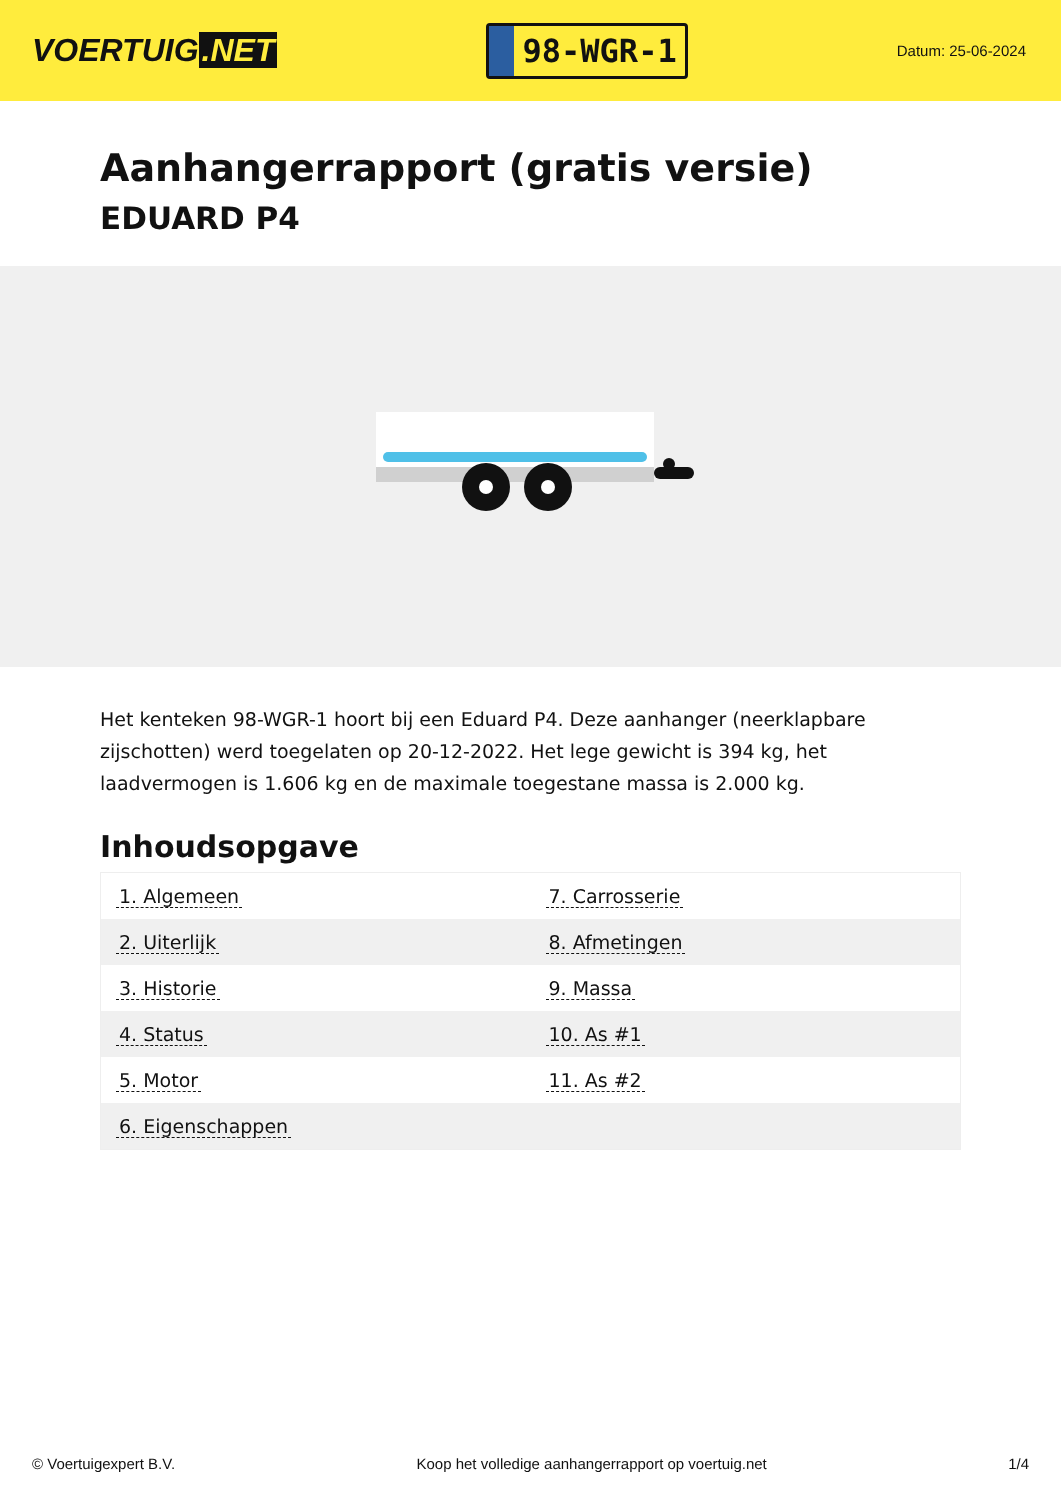VOERTUIG.NET
98-WGR-1
Datum: 25-06-2024
Aanhangerrapport (gratis versie)
EDUARD P4
Het kenteken 98-WGR-1 hoort bij een Eduard P4. Deze aanhanger (neerklapbare zijschotten) werd toegelaten op 20-12-2022. Het lege gewicht is 394 kg, het laadvermogen is 1.606 kg en de maximale toegestane massa is 2.000 kg.
Inhoudsopgave
| 1. Algemeen | 7. Carrosserie |
| 2. Uiterlijk | 8. Afmetingen |
| 3. Historie | 9. Massa |
| 4. Status | 10. As #1 |
| 5. Motor | 11. As #2 |
| 6. Eigenschappen | |
© Voertuigexpert B.V. Koop het volledige aanhangerrapport op voertuig.net 1/4